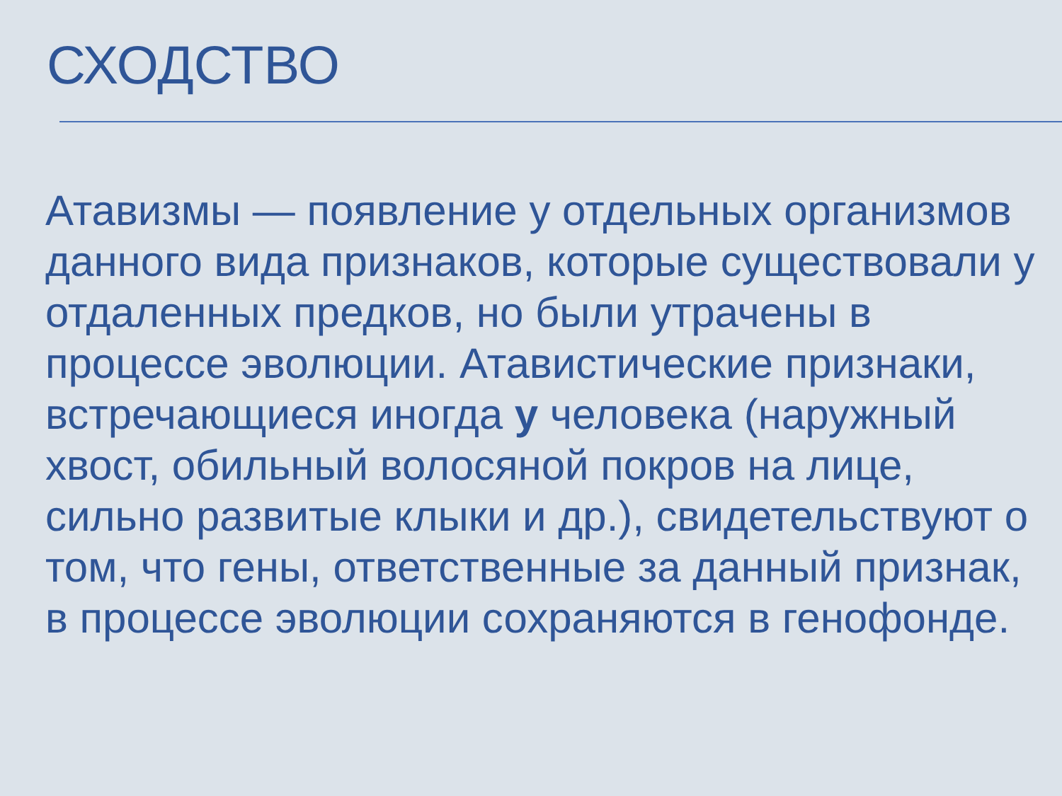СХОДСТВО
Атавизмы — появление у отдельных организмов данного вида признаков, которые существовали у отдаленных предков, но были утрачены в процессе эволюции. Атавистические признаки, встречающиеся иногда у человека (наружный хвост, обильный волосяной покров на лице, сильно развитые клыки и др.), свидетельствуют о том, что гены, ответственные за данный признак, в процессе эволюции сохраняются в генофонде.